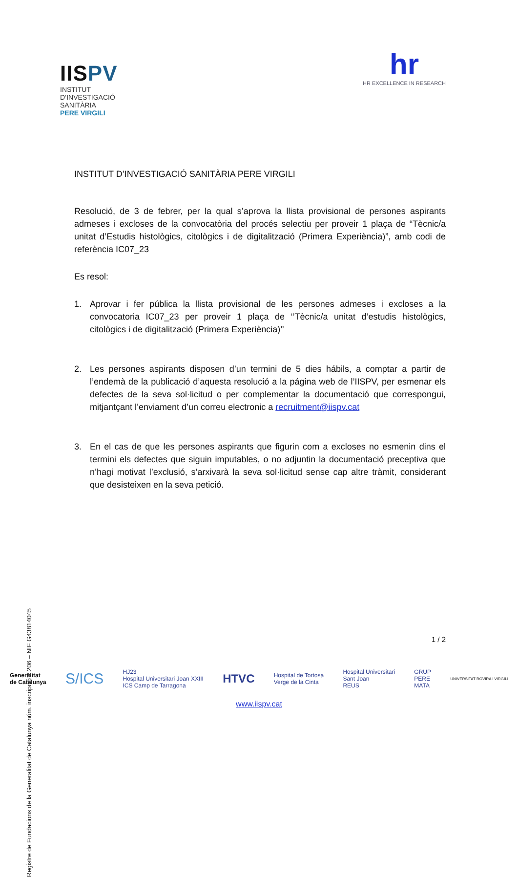IISPV
INSTITUT
D’INVESTIGACIÓ
SANITÀRIA
PERE VIRGILI
hr
HR EXCELLENCE IN RESEARCH
INSTITUT D’INVESTIGACIÓ SANITÀRIA PERE VIRGILI
Resolució, de 3 de febrer, per la qual s’aprova la llista provisional de persones aspirants admeses i excloses de la convocatòria del procés selectiu per proveir 1 plaça de “Tècnic/a unitat d’Estudis histològics, citològics i de digitalització (Primera Experiència)”, amb codi de referència IC07_23
Es resol:
1. Aprovar i fer pública la llista provisional de les persones admeses i excloses a la convocatoria IC07_23 per proveir 1 plaça de ‘’Tècnic/a unitat d’estudis histològics, citològics i de digitalització (Primera Experiència)’’
2. Les persones aspirants disposen d’un termini de 5 dies hábils, a comptar a partir de l’endemà de la publicació d’aquesta resolució a la página web de l’IISPV, per esmenar els defectes de la seva sol·licitud o per complementar la documentació que correspongui, mitjantçant l’enviament d’un correu electronic a recruitment@iispv.cat
3. En el cas de que les persones aspirants que figurin com a excloses no esmenin dins el termini els defectes que siguin imputables, o no adjuntin la documentació preceptiva que n’hagi motivat l’exclusió, s’arxivarà la seva sol·licitud sense cap altre tràmit, considerant que desisteixen en la seva petició.
Registre de Fundacions de la Generalitat de Catalunya núm. inscripció 2.206 – NIF G43814045
1 / 2
Generalitat
de Catalunya S/ICS HJ23
Hospital Universitari Joan XXIII
ICS Camp de Tarragona HTVC Hospital de Tortosa
Verge de la Cinta Hospital Universitari
Sant Joan
REUS GRUP
PERE
MATA UNIVERSITAT ROVIRA i VIRGILI
www.iispv.cat